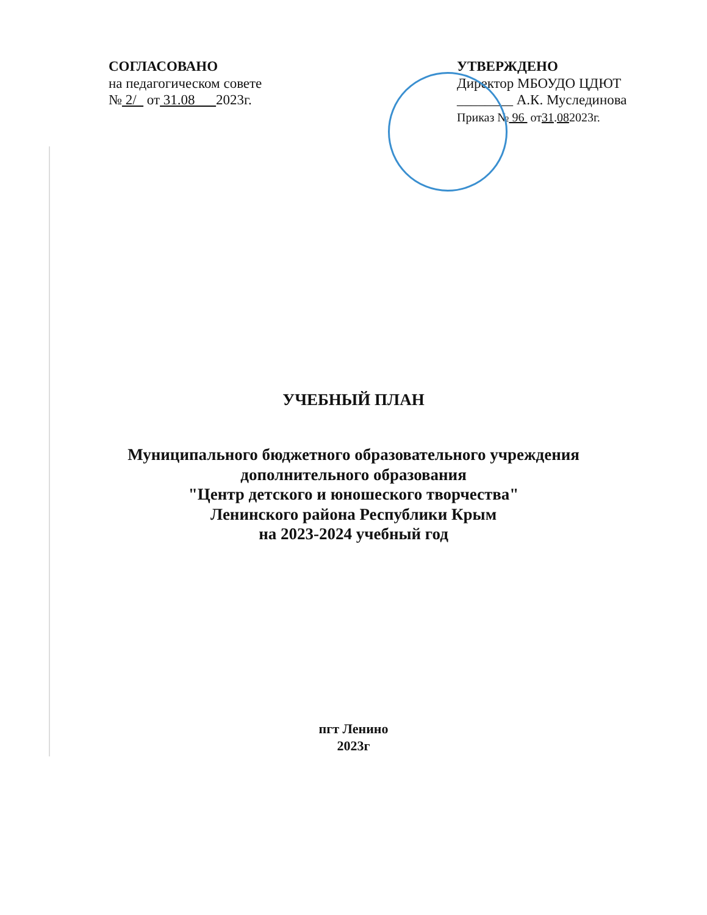СОГЛАСОВАНО
на педагогическом совете
№ 2/ от 31.08 2023г.
УТВЕРЖДЕНО
Директор МБОУДО ЦДЮТ
________ А.К. Муслединова
Приказ № 96 от31.082023г.
УЧЕБНЫЙ ПЛАН
Муниципального бюджетного образовательного учреждения
дополнительного образования
"Центр детского и юношеского творчества"
Ленинского района Республики Крым
на 2023-2024 учебный год
пгт Ленино
2023г